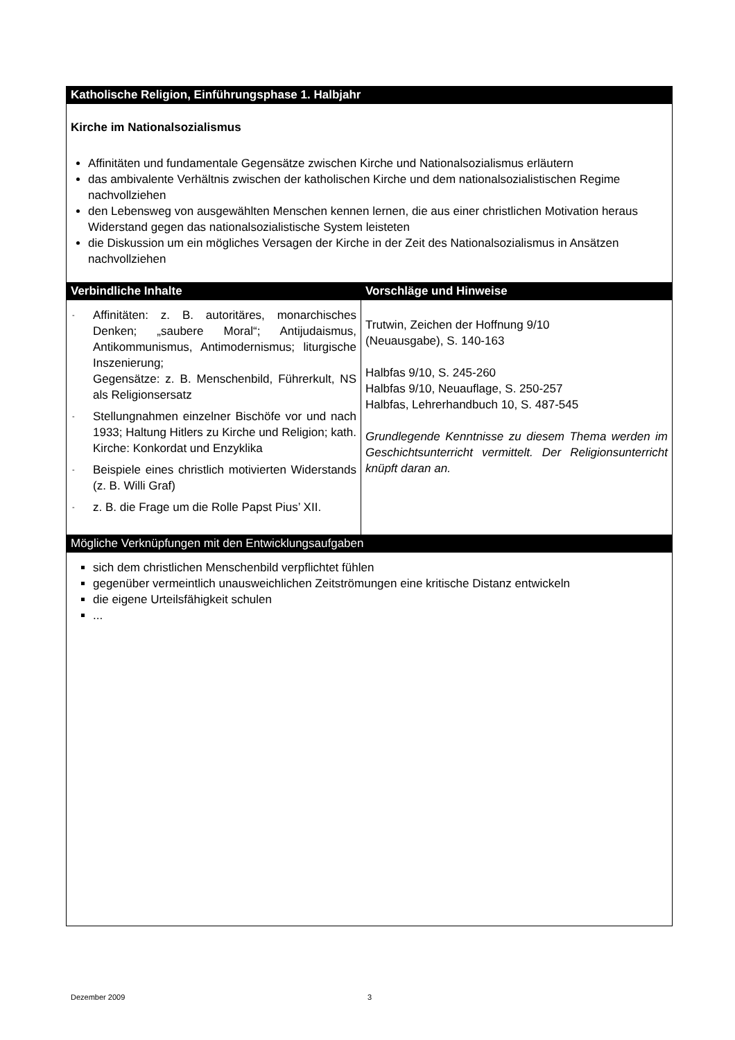| Katholische Religion, Einführungsphase 1. Halbjahr | |
| --- | --- |
| Kirche im Nationalsozialismus Affinitäten und fundamentale Gegensätze zwischen Kirche und Nationalsozialismus erläutern das ambivalente Verhältnis zwischen der katholischen Kirche und dem nationalsozialistischen Regime nachvollziehen den Lebensweg von ausgewählten Menschen kennen lernen, die aus einer christlichen Motivation heraus Widerstand gegen das nationalsozialistische System leisteten die Diskussion um ein mögliches Versagen der Kirche in der Zeit des Nationalsozialismus in Ansätzen nachvollziehen | |
| Verbindliche Inhalte | Vorschläge und Hinweise |
| - Affinitäten: z. B. autoritäres, monarchisches Denken; „saubere Moral“; Antijudaismus, Antikommunismus, Antimodernismus; liturgische Inszenierung; Gegensätze: z. B. Menschenbild, Führerkult, NS als Religionsersatz - Stellungnahmen einzelner Bischöfe vor und nach 1933; Haltung Hitlers zu Kirche und Religion; kath. Kirche: Konkordat und Enzyklika - Beispiele eines christlich motivierten Widerstands (z. B. Willi Graf) - z. B. die Frage um die Rolle Papst Pius’ XII. | Trutwin, Zeichen der Hoffnung 9/10 (Neuausgabe), S. 140-163 Halbfas 9/10, S. 245-260 Halbfas 9/10, Neuauflage, S. 250-257 Halbfas, Lehrerhandbuch 10, S. 487-545 Grundlegende Kenntnisse zu diesem Thema werden im Geschichtsunterricht vermittelt. Der Religionsunterricht knüpft daran an. |
| Mögliche Verknüpfungen mit den Entwicklungsaufgaben | |
| sich dem christlichen Menschenbild verpflichtet fühlen gegenüber vermeintlich unausweichlichen Zeitströmungen eine kritische Distanz entwickeln die eigene Urteilsfähigkeit schulen ... | |
Dezember 2009 3